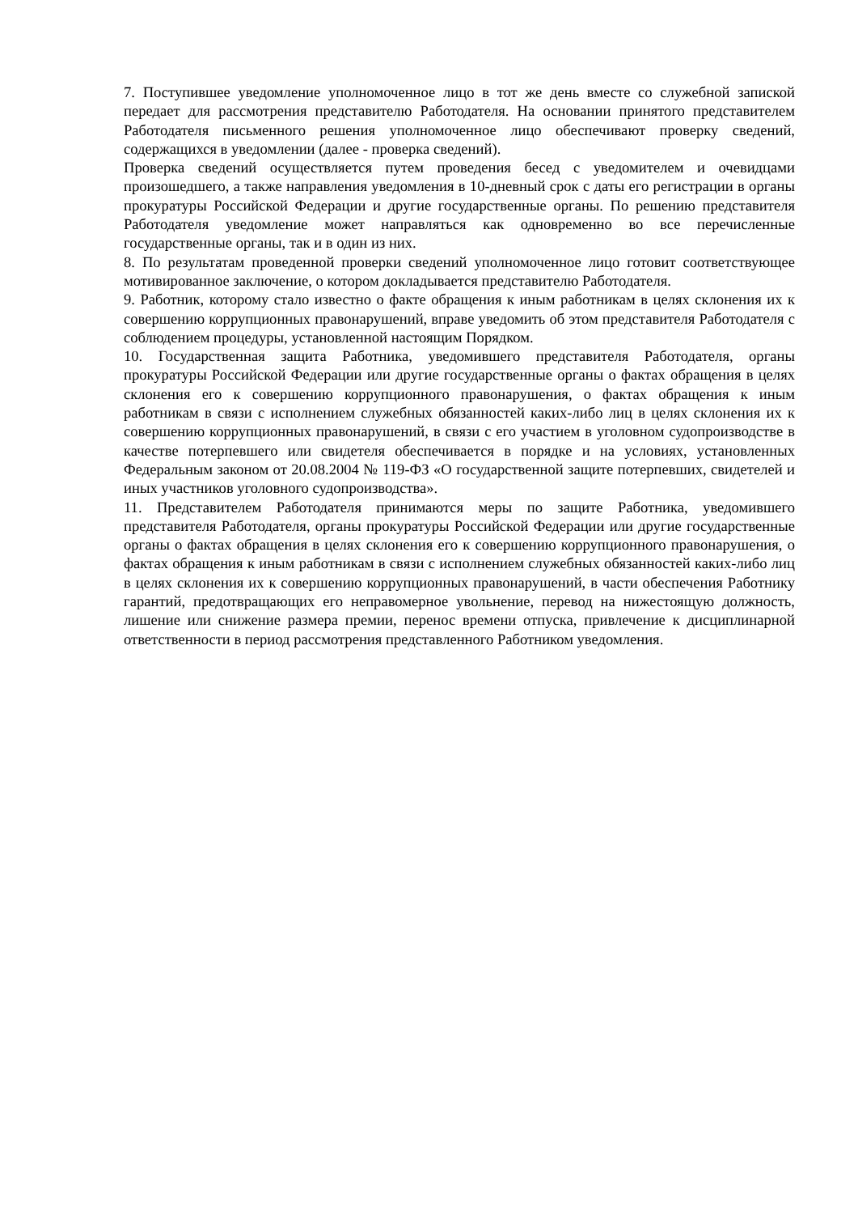7. Поступившее уведомление уполномоченное лицо в тот же день вместе со служебной запиской передает для рассмотрения представителю Работодателя. На основании принятого представителем Работодателя письменного решения уполномоченное лицо обеспечивают проверку сведений, содержащихся в уведомлении (далее - проверка сведений).
Проверка сведений осуществляется путем проведения бесед с уведомителем и очевидцами произошедшего, а также направления уведомления в 10-дневный срок с даты его регистрации в органы прокуратуры Российской Федерации и другие государственные органы. По решению представителя Работодателя уведомление может направляться как одновременно во все перечисленные государственные органы, так и в один из них.
8. По результатам проведенной проверки сведений уполномоченное лицо готовит соответствующее мотивированное заключение, о котором докладывается представителю Работодателя.
9. Работник, которому стало известно о факте обращения к иным работникам в целях склонения их к совершению коррупционных правонарушений, вправе уведомить об этом представителя Работодателя с соблюдением процедуры, установленной настоящим Порядком.
10. Государственная защита Работника, уведомившего представителя Работодателя, органы прокуратуры Российской Федерации или другие государственные органы о фактах обращения в целях склонения его к совершению коррупционного правонарушения, о фактах обращения к иным работникам в связи с исполнением служебных обязанностей каких-либо лиц в целях склонения их к совершению коррупционных правонарушений, в связи с его участием в уголовном судопроизводстве в качестве потерпевшего или свидетеля обеспечивается в порядке и на условиях, установленных Федеральным законом от 20.08.2004 № 119-ФЗ «О государственной защите потерпевших, свидетелей и иных участников уголовного судопроизводства».
11. Представителем Работодателя принимаются меры по защите Работника, уведомившего представителя Работодателя, органы прокуратуры Российской Федерации или другие государственные органы о фактах обращения в целях склонения его к совершению коррупционного правонарушения, о фактах обращения к иным работникам в связи с исполнением служебных обязанностей каких-либо лиц в целях склонения их к совершению коррупционных правонарушений, в части обеспечения Работнику гарантий, предотвращающих его неправомерное увольнение, перевод на нижестоящую должность, лишение или снижение размера премии, перенос времени отпуска, привлечение к дисциплинарной ответственности в период рассмотрения представленного Работником уведомления.